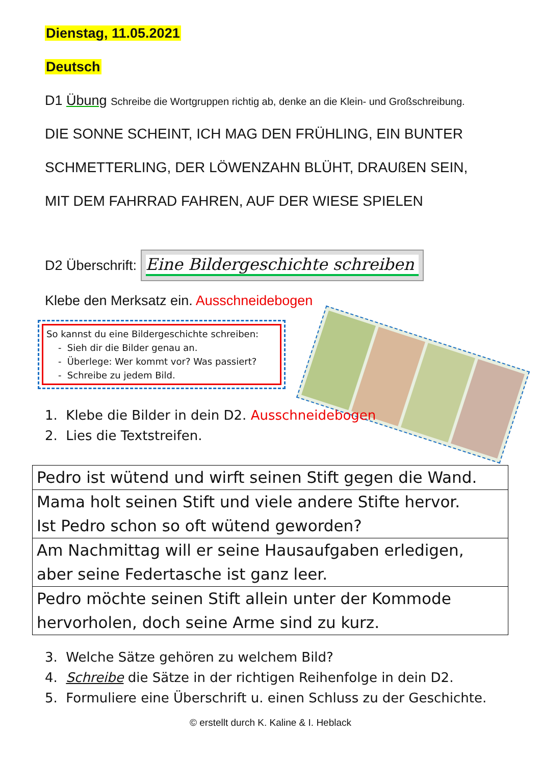Dienstag, 11.05.2021
Deutsch
D1 Übung Schreibe die Wortgruppen richtig ab, denke an die Klein- und Großschreibung.
DIE SONNE SCHEINT, ICH MAG DEN FRÜHLING, EIN BUNTER
SCHMETTERLING, DER LÖWENZAHN BLÜHT, DRAUßEN SEIN,
MIT DEM FAHRRAD FAHREN, AUF DER WIESE SPIELEN
D2 Überschrift: Eine Bildergeschichte schreiben
Klebe den Merksatz ein. Ausschneidebogen
So kannst du eine Bildergeschichte schreiben:
- Sieh dir die Bilder genau an.
- Überlege: Wer kommt vor? Was passiert?
- Schreibe zu jedem Bild.
1. Klebe die Bilder in dein D2. Ausschneidebogen
2. Lies die Textstreifen.
| Pedro ist wütend und wirft seinen Stift gegen die Wand. |
| Mama holt seinen Stift und viele andere Stifte hervor. Ist Pedro schon so oft wütend geworden? |
| Am Nachmittag will er seine Hausaufgaben erledigen, aber seine Federtasche ist ganz leer. |
| Pedro möchte seinen Stift allein unter der Kommode hervorholen, doch seine Arme sind zu kurz. |
3. Welche Sätze gehören zu welchem Bild?
4. Schreibe die Sätze in der richtigen Reihenfolge in dein D2.
5. Formuliere eine Überschrift u. einen Schluss zu der Geschichte.
© erstellt durch K. Kaline & I. Heblack